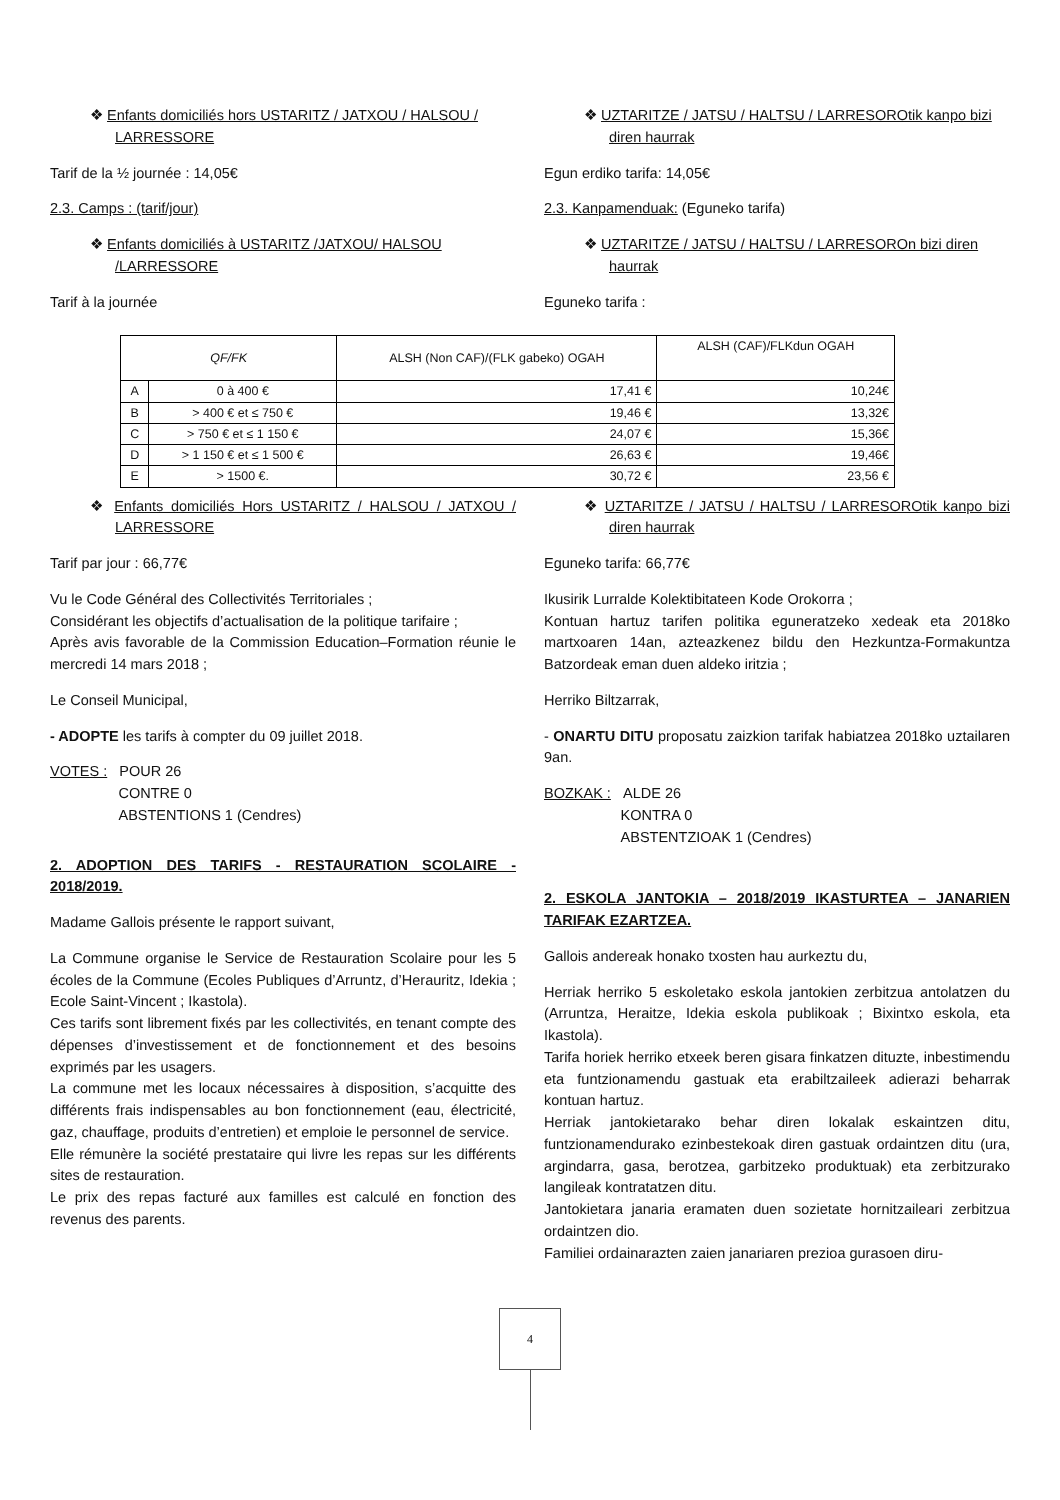❖ Enfants domiciliés hors USTARITZ / JATXOU / HALSOU / LARRESSORE
Tarif de la ½ journée : 14,05€
2.3. Camps : (tarif/jour)
❖ Enfants domiciliés à USTARITZ /JATXOU/ HALSOU /LARRESSORE
Tarif à la journée
❖ UZTARITZE / JATSU / HALTSU / LARRESOROtik kanpo bizi diren haurrak
Egun erdiko tarifa: 14,05€
2.3. Kanpamenduak: (Eguneko tarifa)
❖ UZTARITZE / JATSU / HALTSU / LARRESOROn bizi diren haurrak
Eguneko tarifa :
| QF/FK | | ALSH (Non CAF)/(FLK gabeko) OGAH | ALSH (CAF)/FLKdun OGAH |
| --- | --- | --- | --- |
| A | 0 à 400 € | 17,41 € | 10,24€ |
| B | > 400 € et ≤ 750 € | 19,46 € | 13,32€ |
| C | > 750 € et ≤ 1 150 € | 24,07 € | 15,36€ |
| D | > 1 150 € et ≤ 1 500 € | 26,63 € | 19,46€ |
| E | > 1500 €. | 30,72 € | 23,56 € |
❖ Enfants domiciliés Hors USTARITZ / HALSOU / JATXOU / LARRESSORE
Tarif par jour : 66,77€
Vu le Code Général des Collectivités Territoriales ;
Considérant les objectifs d’actualisation de la politique tarifaire ;
Après avis favorable de la Commission Education–Formation réunie le mercredi 14 mars 2018 ;
Le Conseil Municipal,
- ADOPTE les tarifs à compter du 09 juillet 2018.
VOTES : POUR 26
CONTRE 0
ABSTENTIONS 1 (Cendres)
2. ADOPTION DES TARIFS - RESTAURATION SCOLAIRE - 2018/2019.
Madame Gallois présente le rapport suivant,
La Commune organise le Service de Restauration Scolaire pour les 5 écoles de la Commune (Ecoles Publiques d’Arruntz, d’Herauritz, Idekia ; Ecole Saint-Vincent ; Ikastola).
Ces tarifs sont librement fixés par les collectivités, en tenant compte des dépenses d’investissement et de fonctionnement et des besoins exprimés par les usagers.
La commune met les locaux nécessaires à disposition, s’acquitte des différents frais indispensables au bon fonctionnement (eau, électricité, gaz, chauffage, produits d’entretien) et emploie le personnel de service.
Elle rémunère la société prestataire qui livre les repas sur les différents sites de restauration.
Le prix des repas facturé aux familles est calculé en fonction des revenus des parents.
❖ UZTARITZE / JATSU / HALTSU / LARRESOROtik kanpo bizi diren haurrak
Eguneko tarifa: 66,77€
Ikusirik Lurralde Kolektibitateen Kode Orokorra ;
Kontuan hartuz tarifen politika eguneratzeko xedeak eta 2018ko martxoaren 14an, azteazkenez bildu den Hezkuntza-Formakuntza Batzordeak eman duen aldeko iritzia ;
Herriko Biltzarrak,
- ONARTU DITU proposatu zaizkion tarifak habiatzea 2018ko uztailaren 9an.
BOZKAK : ALDE 26
KONTRA 0
ABSTENTZIOAK 1 (Cendres)
2. ESKOLA JANTOKIA – 2018/2019 IKASTURTEA – JANARIEN TARIFAK EZARTZEA.
Gallois andereak honako txosten hau aurkeztu du,
Herriak herriko 5 eskoletako eskola jantokien zerbitzua antolatzen du (Arruntza, Heraitze, Idekia eskola publikoak ; Bixintxo eskola, eta Ikastola).
Tarifa horiek herriko etxeek beren gisara finkatzen dituzte, inbestimendu eta funtzionamendu gastuak eta erabiltzaileek adierazi beharrak kontuan hartuz.
Herriak jantokietarako behar diren lokalak eskaintzen ditu, funtzionamendurako ezinbestekoak diren gastuak ordaintzen ditu (ura, argindarra, gasa, berotzea, garbitzeko produktuak) eta zerbitzurako langileak kontratatzen ditu.
Jantokietara janaria eramaten duen sozietate hornitzaileari zerbitzua ordaintzen dio.
Familiei ordainarazten zaien janariaren prezioa gurasoen diru-
4